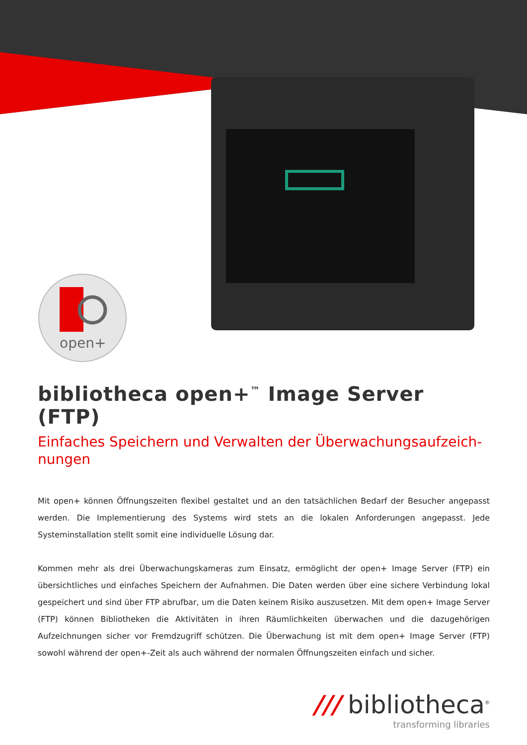open+
bibliotheca open+<sup>™</sup> Image Server (FTP)
Einfaches Speichern und Verwalten der Überwachungsaufzeich-nungen
Mit open+ können Öffnungszeiten flexibel gestaltet und an den tatsächlichen Bedarf der Besucher angepasst werden. Die Implementierung des Systems wird stets an die lokalen Anforderungen angepasst. Jede Systeminstallation stellt somit eine individuelle Lösung dar.
Kommen mehr als drei Überwachungskameras zum Einsatz, ermöglicht der open+ Image Server (FTP) ein übersichtliches und einfaches Speichern der Aufnahmen. Die Daten werden über eine sichere Verbindung lokal gespeichert und sind über FTP abrufbar, um die Daten keinem Risiko auszusetzen. Mit dem open+ Image Server (FTP) können Bibliotheken die Aktivitäten in ihren Räumlichkeiten überwachen und die dazugehörigen Aufzeichnungen sicher vor Fremdzugriff schützen. Die Überwachung ist mit dem open+ Image Server (FTP) sowohl während der open+-Zeit als auch während der normalen Öffnungszeiten einfach und sicher.
/// bibliotheca<sup>®</sup>
transforming libraries